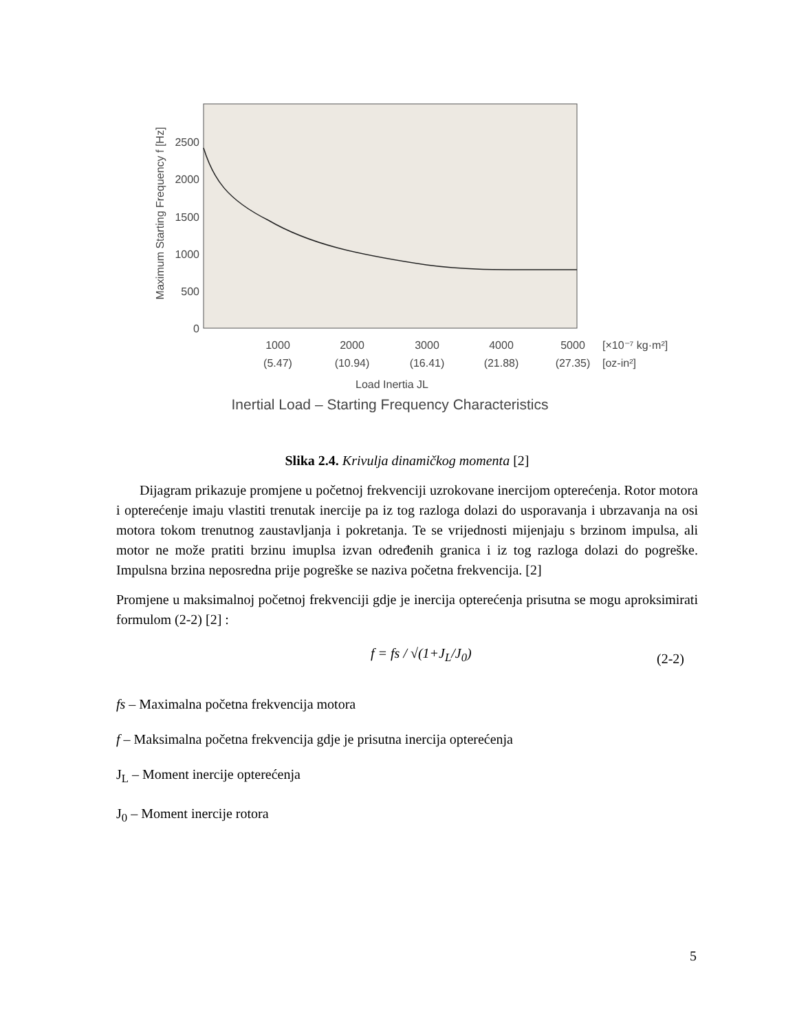2500
2000
1500
1000
500
0
1000
2000
3000
4000
5000
(5.47)
(10.94)
(16.41)
(21.88)
(27.35)
Load Inertia JL
Inertial Load – Starting Frequency Characteristics
[×10⁻⁷ kg·m²]
[oz-in²]
Maximum Starting Frequency f [Hz]
Slika 2.4. Krivulja dinamičkog momenta [2]
Dijagram prikazuje promjene u početnoj frekvenciji uzrokovane inercijom opterećenja. Rotor motora i opterećenje imaju vlastiti trenutak inercije pa iz tog razloga dolazi do usporavanja i ubrzavanja na osi motora tokom trenutnog zaustavljanja i pokretanja. Te se vrijednosti mijenjaju s brzinom impulsa, ali motor ne može pratiti brzinu imuplsa izvan određenih granica i iz tog razloga dolazi do pogreške. Impulsna brzina neposredna prije pogreške se naziva početna frekvencija. [2]
Promjene u maksimalnoj početnoj frekvenciji gdje je inercija opterećenja prisutna se mogu aproksimirati formulom (2-2) [2] :
f = fs / √(1+J<sub>L</sub>/J<sub>0</sub>) (2-2)
fs – Maximalna početna frekvencija motora
f – Maksimalna početna frekvencija gdje je prisutna inercija opterećenja
J<sub>L</sub> – Moment inercije opterećenja
J<sub>0</sub> – Moment inercije rotora
5